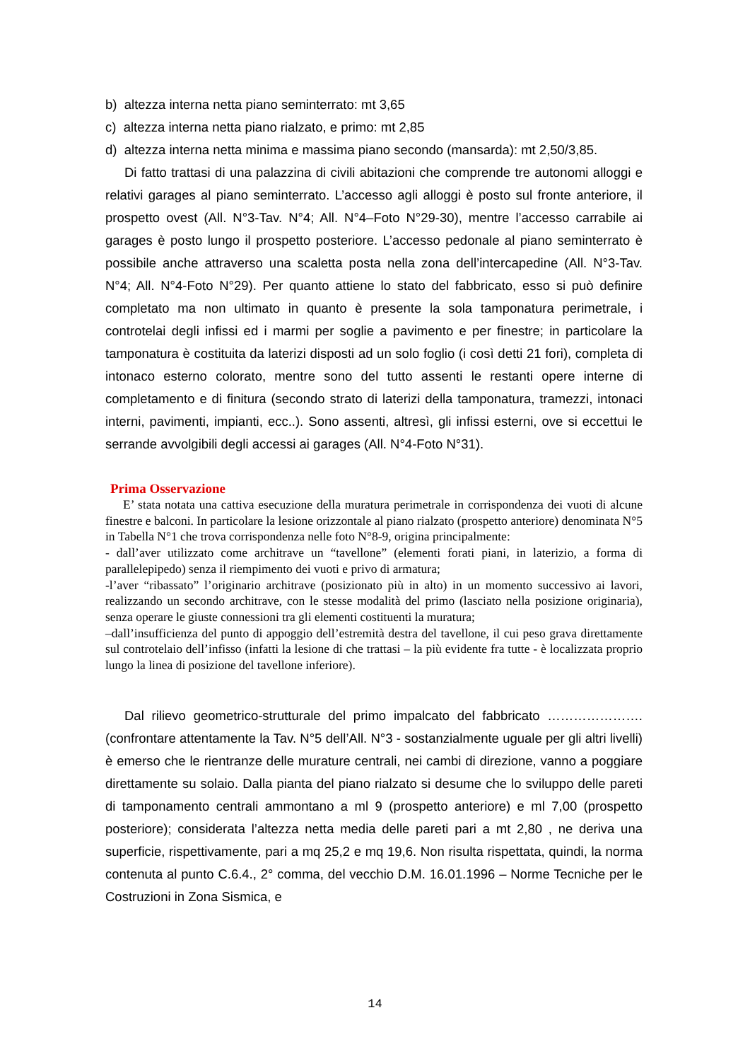b) altezza interna netta piano seminterrato: mt 3,65
c) altezza interna netta piano rialzato, e primo: mt 2,85
d) altezza interna netta minima e massima piano secondo (mansarda): mt 2,50/3,85.
Di fatto trattasi di una palazzina di civili abitazioni che comprende tre autonomi alloggi e relativi garages al piano seminterrato. L’accesso agli alloggi è posto sul fronte anteriore, il prospetto ovest (All. N°3-Tav. N°4; All. N°4–Foto N°29-30), mentre l’accesso carrabile ai garages è posto lungo il prospetto posteriore. L’accesso pedonale al piano seminterrato è possibile anche attraverso una scaletta posta nella zona dell’intercapedine (All. N°3-Tav. N°4; All. N°4-Foto N°29). Per quanto attiene lo stato del fabbricato, esso si può definire completato ma non ultimato in quanto è presente la sola tamponatura perimetrale, i controtelai degli infissi ed i marmi per soglie a pavimento e per finestre; in particolare la tamponatura è costituita da laterizi disposti ad un solo foglio (i così detti 21 fori), completa di intonaco esterno colorato, mentre sono del tutto assenti le restanti opere interne di completamento e di finitura (secondo strato di laterizi della tamponatura, tramezzi, intonaci interni, pavimenti, impianti, ecc..). Sono assenti, altresì, gli infissi esterni, ove si eccettui le serrande avvolgibili degli accessi ai garages (All. N°4-Foto N°31).
Prima Osservazione
E’ stata notata una cattiva esecuzione della muratura perimetrale in corrispondenza dei vuoti di alcune finestre e balconi. In particolare la lesione orizzontale al piano rialzato (prospetto anteriore) denominata N°5 in Tabella N°1 che trova corrispondenza nelle foto N°8-9, origina principalmente:
- dall’aver utilizzato come architrave un “tavellone” (elementi forati piani, in laterizio, a forma di parallelepipedo) senza il riempimento dei vuoti e privo di armatura;
-l’aver “ribassato” l’originario architrave (posizionato più in alto) in un momento successivo ai lavori, realizzando un secondo architrave, con le stesse modalità del primo (lasciato nella posizione originaria), senza operare le giuste connessioni tra gli elementi costituenti la muratura;
–dall’insufficienza del punto di appoggio dell’estremità destra del tavellone, il cui peso grava direttamente sul controtelaio dell’infisso (infatti la lesione di che trattasi – la più evidente fra tutte - è localizzata proprio lungo la linea di posizione del tavellone inferiore).
Dal rilievo geometrico-strutturale del primo impalcato del fabbricato ………………….(confrontare attentamente la Tav. N°5 dell’All. N°3 - sostanzialmente uguale per gli altri livelli) è emerso che le rientranze delle murature centrali, nei cambi di direzione, vanno a poggiare direttamente su solaio. Dalla pianta del piano rialzato si desume che lo sviluppo delle pareti di tamponamento centrali ammontano a ml 9 (prospetto anteriore) e ml 7,00 (prospetto posteriore); considerata l’altezza netta media delle pareti pari a mt 2,80 , ne deriva una superficie, rispettivamente, pari a mq 25,2 e mq 19,6. Non risulta rispettata, quindi, la norma contenuta al punto C.6.4., 2° comma, del vecchio D.M. 16.01.1996 – Norme Tecniche per le Costruzioni in Zona Sismica, e
14